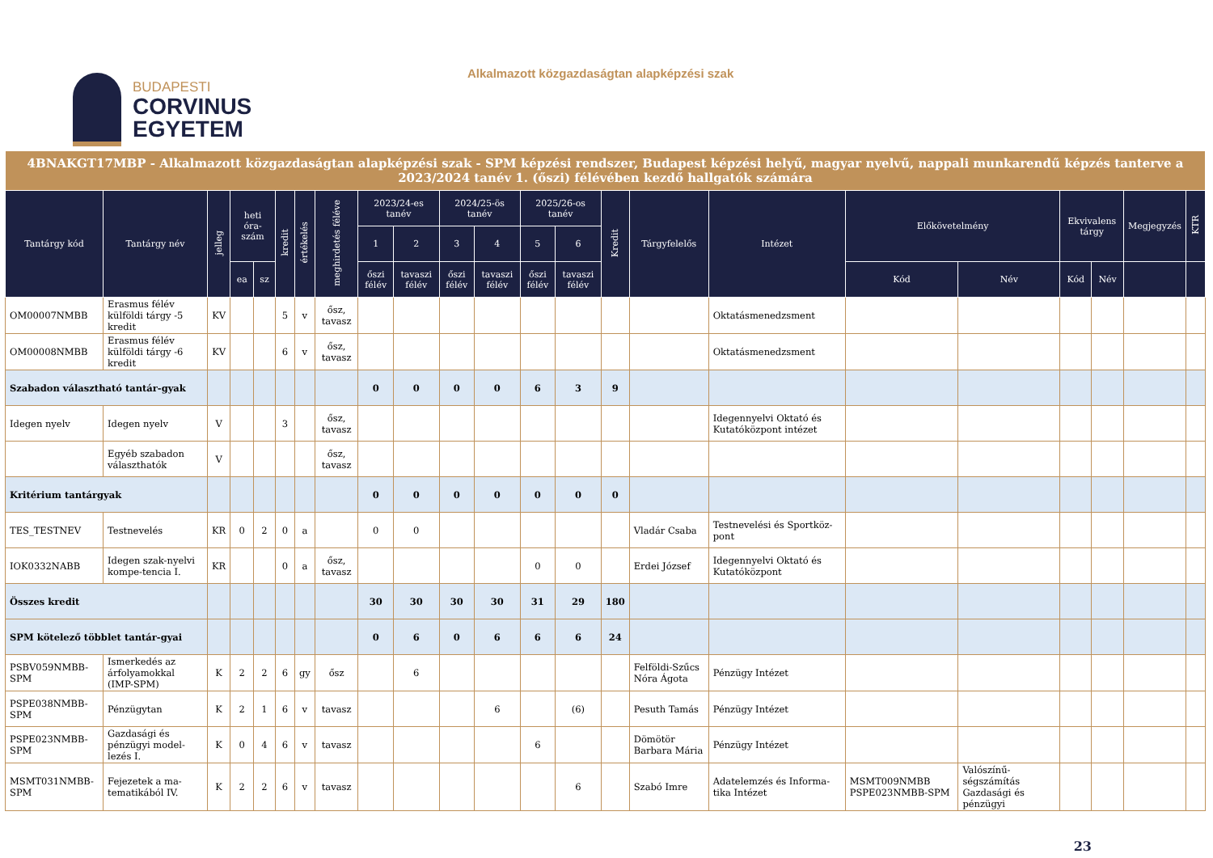BUDAPESTI
CORVINUS
EGYETEM
Alkalmazott közgazdaságtan alapképzési szak
| 4BNAKGT17MBP - Alkalmazott közgazdaságtan alapképzési szak - SPM képzési rendszer, Budapest képzési helyű, magyar nyelvű, nappali munkarendű képzés tanterve a 2023/2024 tanév 1. (őszi) félévében kezdő hallgatók számára | | | | | | | | | | | | | | | | | | | | | | |
| --- | --- | --- | --- | --- | --- | --- | --- | --- | --- | --- | --- | --- | --- | --- | --- | --- | --- | --- | --- | --- | --- | --- |
| Tantárgy kód | Tantárgy név | jelleg | heti óra-szám | | kredit | értékelés | meghirdetés féléve | 2023/24-es tanév | | 2024/25-ös tanév | | 2025/26-os tanév | | Kredit | Tárgyfelelős | Intézet | Előkövetelmény | | Ekvivalens tárgy | | Megjegyzés | KTR |
| | | | | | | | | 1 | 2 | 3 | 4 | 5 | 6 | | | | | | | | | |
| | | | ea | sz | | | | őszi félév | tavaszi félév | őszi félév | tavaszi félév | őszi félév | tavaszi félév | | | | Kód | Név | Kód | Név | | |
| OM00007NMBB | Erasmus félév külföldi tárgy -5 kredit | KV | | | 5 | v | ősz, tavasz | | | | | | | | | Oktatásmenedzsment | | | | | | |
| OM00008NMBB | Erasmus félév külföldi tárgy -6 kredit | KV | | | 6 | v | ősz, tavasz | | | | | | | | | Oktatásmenedzsment | | | | | | |
| Szabadon választható tantár-gyak | | | | | | | | 0 | 0 | 0 | 0 | 6 | 3 | 9 | | | | | | | | |
| Idegen nyelv | Idegen nyelv | V | | | 3 | | ősz, tavasz | | | | | | | | | Idegennyelvi Oktató és Kutatóközpont intézet | | | | | | |
| | Egyéb szabadon választhatók | V | | | | | ősz, tavasz | | | | | | | | | | | | | | | |
| Kritérium tantárgyak | | | | | | | | 0 | 0 | 0 | 0 | 0 | 0 | 0 | | | | | | | | |
| TES_TESTNEV | Testnevelés | KR | 0 | 2 | 0 | a | | 0 | 0 | | | | | | Vladár Csaba | Testnevelési és Sportköz-pont | | | | | | |
| IOK0332NABB | Idegen szak-nyelvi kompe-tencia I. | KR | | | 0 | a | ősz, tavasz | | | | | 0 | 0 | | Erdei József | Idegennyelvi Oktató és Kutatóközpont | | | | | | |
| Összes kredit | | | | | | | | 30 | 30 | 30 | 30 | 31 | 29 | 180 | | | | | | | | |
| SPM kötelező többlet tantár-gyai | | | | | | | | 0 | 6 | 0 | 6 | 6 | 6 | 24 | | | | | | | | |
| PSBV059NMBB-SPM | Ismerkedés az árfolyamokkal (IMP-SPM) | K | 2 | 2 | 6 | gy | ősz | | 6 | | | | | | Felföldi-Szűcs Nóra Ágota | Pénzügy Intézet | | | | | | |
| PSPE038NMBB-SPM | Pénzügytan | K | 2 | 1 | 6 | v | tavasz | | | | 6 | | (6) | | Pesuth Tamás | Pénzügy Intézet | | | | | | |
| PSPE023NMBB-SPM | Gazdasági és pénzügyi model-lezés I. | K | 0 | 4 | 6 | v | tavasz | | | | | 6 | | | Dömötör Barbara Mária | Pénzügy Intézet | | | | | | |
| MSMT031NMBB-SPM | Fejezetek a ma-tematikából IV. | K | 2 | 2 | 6 | v | tavasz | | | | | | 6 | | Szabó Imre | Adatelemzés és Informa-tika Intézet | MSMT009NMBB PSPE023NMBB-SPM | Valószínű-ségszámítás Gazdasági és pénzügyi | | | | |
23